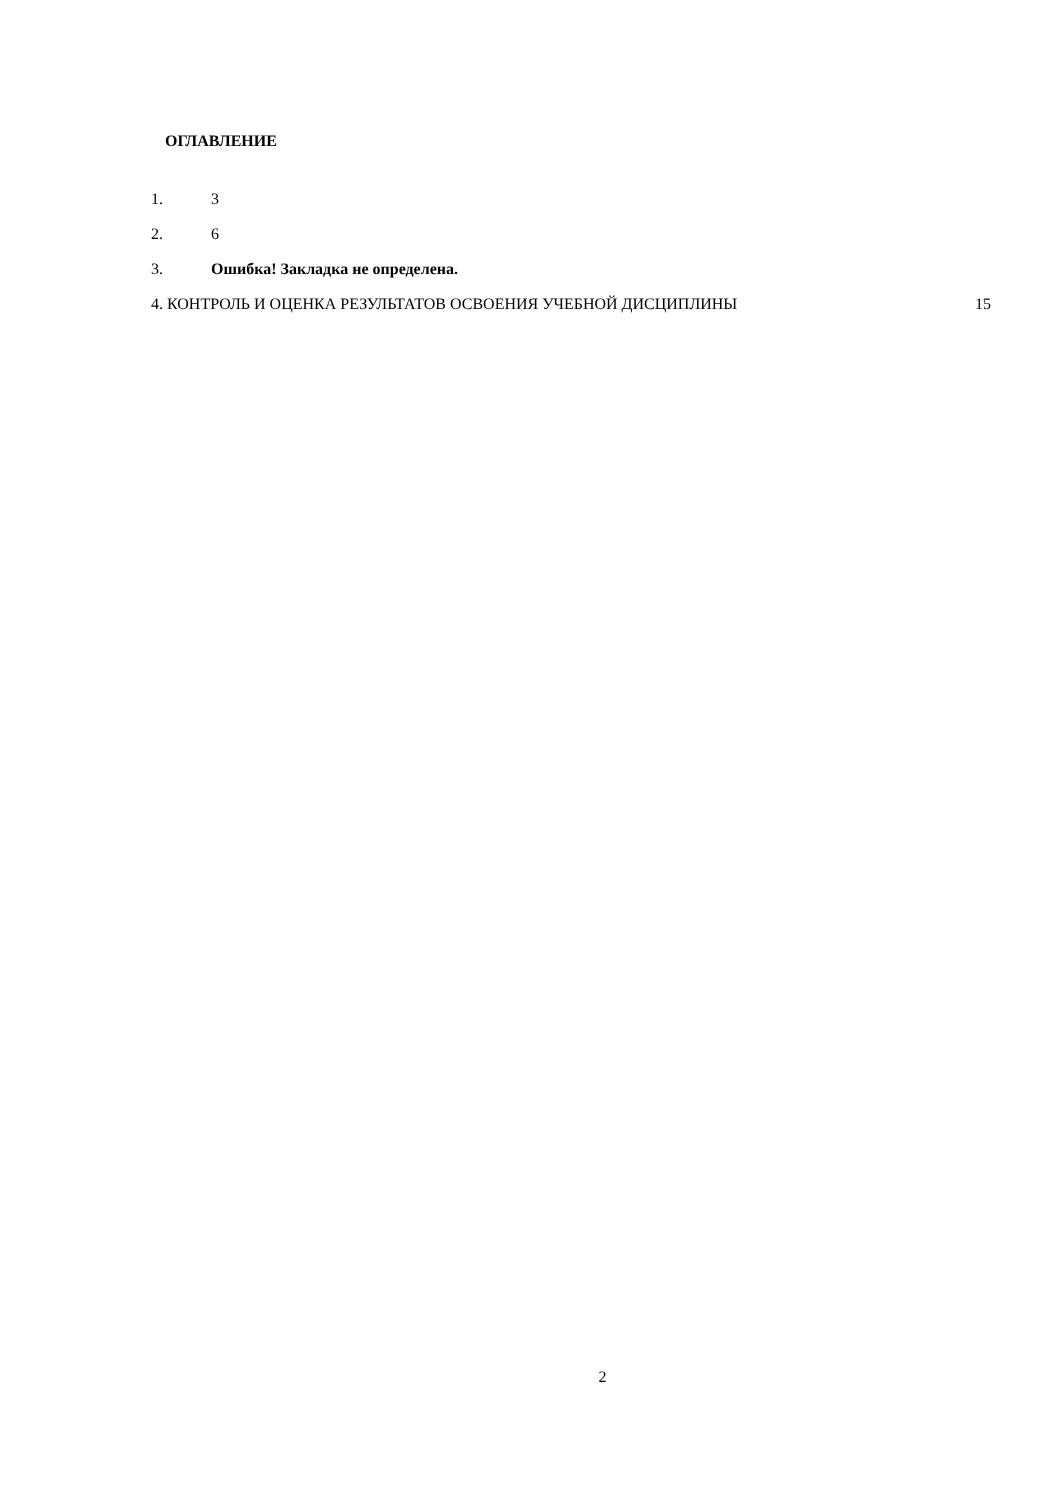ОГЛАВЛЕНИЕ
1. 3
2. 6
3. Ошибка! Закладка не определена.
4. КОНТРОЛЬ И ОЦЕНКА РЕЗУЛЬТАТОВ ОСВОЕНИЯ УЧЕБНОЙ ДИСЦИПЛИНЫ 15
2